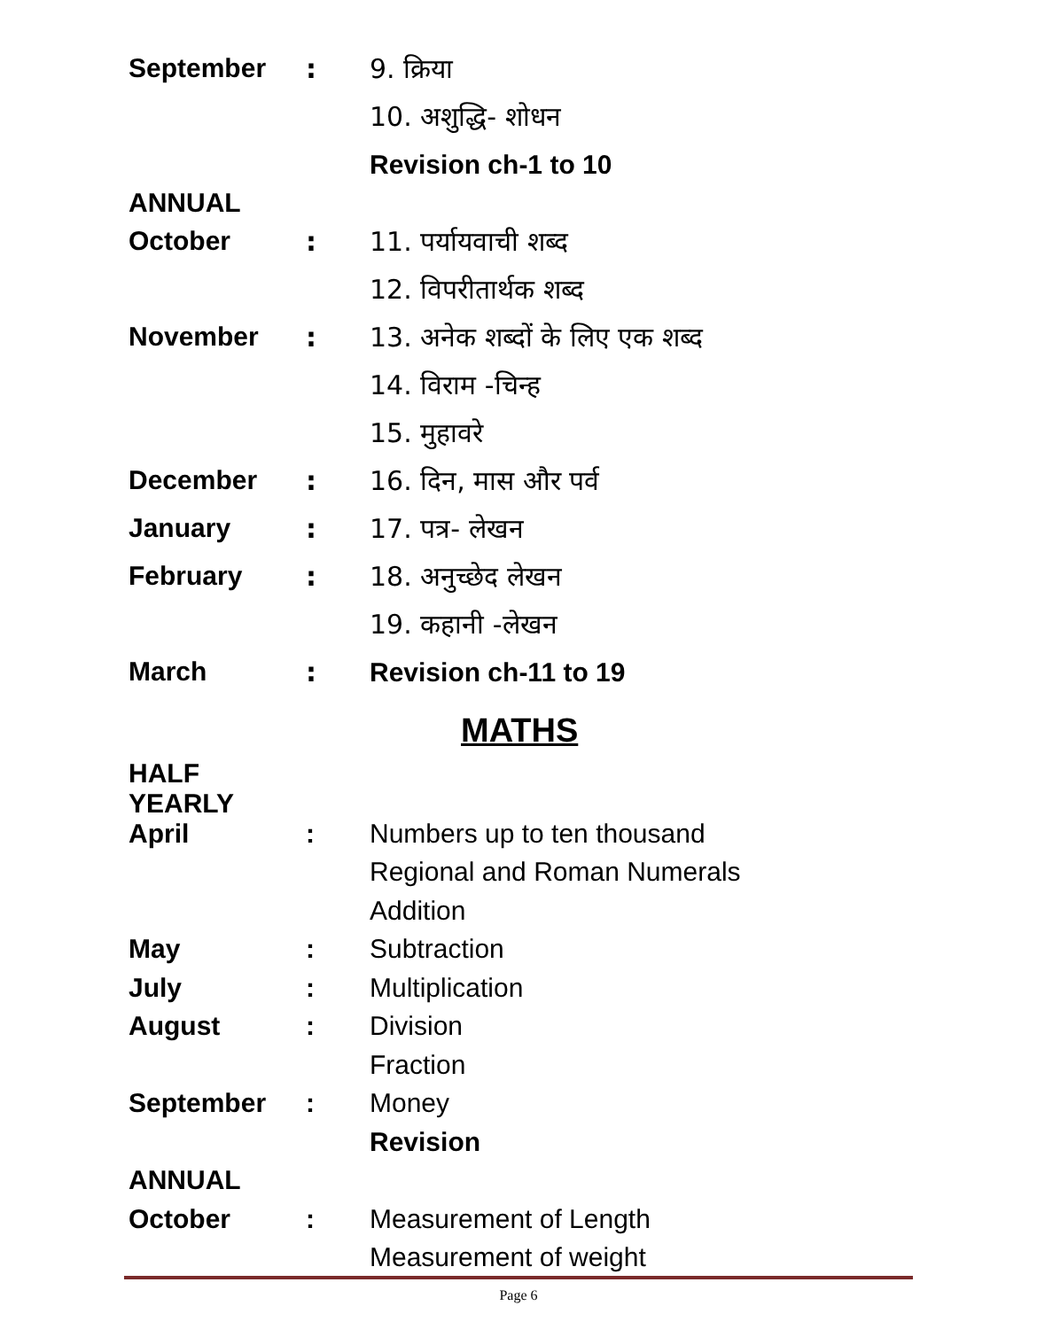| September | : | 9. क्रिया |
| | | 10. अशुद्धि- शोधन |
| | | Revision ch-1 to 10 |
| ANNUAL | | |
| October | : | 11. पर्यायवाची शब्द |
| | | 12. विपरीतार्थक शब्द |
| November | : | 13. अनेक शब्दों के लिए एक शब्द |
| | | 14. विराम -चिन्ह |
| | | 15. मुहावरे |
| December | : | 16. दिन, मास और पर्व |
| January | : | 17. पत्र- लेखन |
| February | : | 18. अनुच्छेद लेखन |
| | | 19. कहानी -लेखन |
| March | : | Revision ch-11 to 19 |
MATHS
| HALF YEARLY | | |
| April | : | Numbers up to ten thousand |
| | | Regional and Roman Numerals |
| | | Addition |
| May | : | Subtraction |
| July | : | Multiplication |
| August | : | Division |
| | | Fraction |
| September | : | Money |
| | | Revision |
| ANNUAL | | |
| October | : | Measurement of Length |
| | | Measurement of weight |
Page 6